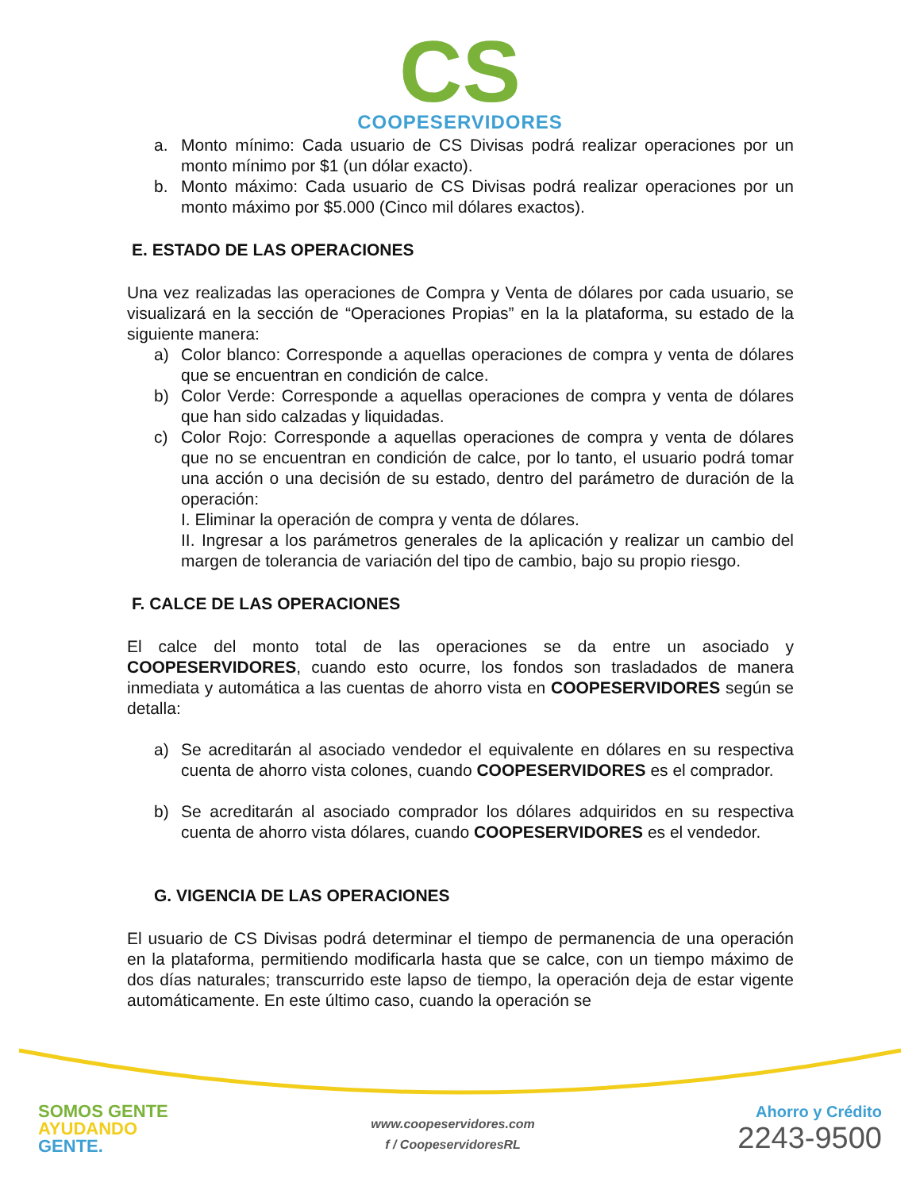CS
COOPESERVIDORES
a. Monto mínimo: Cada usuario de CS Divisas podrá realizar operaciones por un monto mínimo por $1 (un dólar exacto).
b. Monto máximo: Cada usuario de CS Divisas podrá realizar operaciones por un monto máximo por $5.000 (Cinco mil dólares exactos).
E. ESTADO DE LAS OPERACIONES
Una vez realizadas las operaciones de Compra y Venta de dólares por cada usuario, se visualizará en la sección de “Operaciones Propias” en la la plataforma, su estado de la siguiente manera:
a) Color blanco: Corresponde a aquellas operaciones de compra y venta de dólares que se encuentran en condición de calce.
b) Color Verde: Corresponde a aquellas operaciones de compra y venta de dólares que han sido calzadas y liquidadas.
c) Color Rojo: Corresponde a aquellas operaciones de compra y venta de dólares que no se encuentran en condición de calce, por lo tanto, el usuario podrá tomar una acción o una decisión de su estado, dentro del parámetro de duración de la operación:
I. Eliminar la operación de compra y venta de dólares.
II. Ingresar a los parámetros generales de la aplicación y realizar un cambio del margen de tolerancia de variación del tipo de cambio, bajo su propio riesgo.
F. CALCE DE LAS OPERACIONES
El calce del monto total de las operaciones se da entre un asociado y COOPESERVIDORES, cuando esto ocurre, los fondos son trasladados de manera inmediata y automática a las cuentas de ahorro vista en COOPESERVIDORES según se detalla:
a) Se acreditarán al asociado vendedor el equivalente en dólares en su respectiva cuenta de ahorro vista colones, cuando COOPESERVIDORES es el comprador.
b) Se acreditarán al asociado comprador los dólares adquiridos en su respectiva cuenta de ahorro vista dólares, cuando COOPESERVIDORES es el vendedor.
G. VIGENCIA DE LAS OPERACIONES
El usuario de CS Divisas podrá determinar el tiempo de permanencia de una operación en la plataforma, permitiendo modificarla hasta que se calce, con un tiempo máximo de dos días naturales; transcurrido este lapso de tiempo, la operación deja de estar vigente automáticamente. En este último caso, cuando la operación se
SOMOS GENTE
AYUDANDO
GENTE.
www.coopeservidores.com
f / CoopeservidoresRL
Ahorro y Crédito
2243-9500